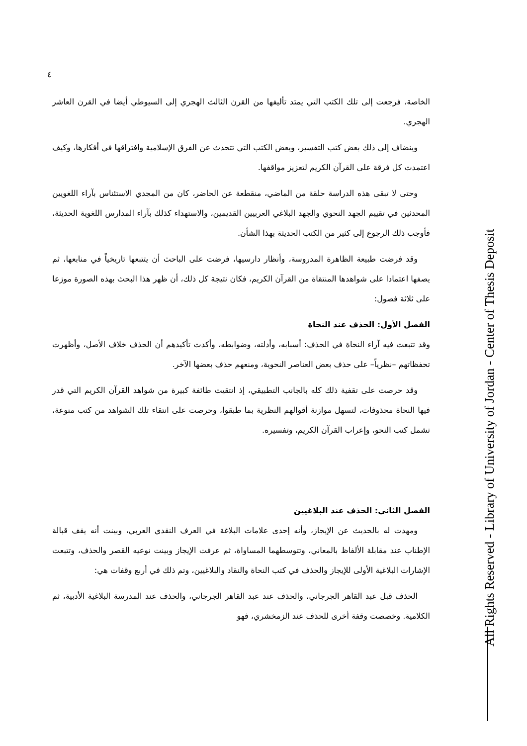٤
الخاصة، فرجعت إلى تلك الكتب التي يمتد تأليفها من القرن الثالث الهجري إلى السيوطي أيضا في القرن العاشر الهجري.
وينضاف إلى ذلك بعض كتب التفسير، وبعض الكتب التي تتحدث عن الفرق الإسلامية وافتراقها في أفكارها، وكيف اعتمدت كل فرقة على القرآن الكريم لتعزيز مواقفها.
وحتى لا تبقى هذه الدراسة حلقة من الماضي، منقطعة عن الحاضر، كان من المجدي الاستئناس بآراء اللغويين المحدثين في تقييم الجهد النحوي والجهد البلاغي العربيين القديمين، والاستهداء كذلك بآراء المدارس اللغوية الحديثة، فأوجب ذلك الرجوع إلى كثير من الكتب الحديثة بهذا الشأن.
وقد فرضت طبيعة الظاهرة المدروسة، وأنظار دارسيها، فرضت على الباحث أن يتتبعها تاريخياً في منابعها، ثم يصفها اعتمادا على شواهدها المنتقاة من القرآن الكريم، فكان نتيجة كل ذلك، أن ظهر هذا البحث بهذه الصورة موزعا على ثلاثة فصول:
الفصل الأول: الحذف عند النحاة
وقد تتبعت فيه آراء النحاة في الحذف: أسبابه، وأدلته، وضوابطه، وأكدت تأكيدهم أن الحذف خلاف الأصل، وأظهرت تحفظاتهم –نظرياً– على حذف بعض العناصر النحوية، ومنعهم حذف بعضها الآخر.
وقد حرصت على تقفية ذلك كله بالجانب التطبيقي، إذ انتقيت طائفة كبيرة من شواهد القرآن الكريم التي قدر فيها النحاة محذوفات، لتسهل موازنة أقوالهم النظرية بما طبقوا، وحرصت على انتقاء تلك الشواهد من كتب منوعة، تشمل كتب النحو، وإعراب القرآن الكريم، وتفسيره.
الفصل الثاني: الحذف عند البلاغيين
ومهدت له بالحديث عن الإيجاز، وأنه إحدى علامات البلاغة في العرف النقدي العربي، وبينت أنه يقف قبالة الإطناب عند مقابلة الألفاظ بالمعاني، وتتوسطهما المساواة، ثم عرفت الإيجاز وبينت نوعيه القصر والحذف، وتتبعت الإشارات البلاغية الأولى للإيجاز والحذف في كتب النحاة والنقاد والبلاغيين، وتم ذلك في أربع وقفات هي:
الحذف قبل عبد القاهر الجرجاني، والحذف عند عبد القاهر الجرجاني، والحذف عند المدرسة البلاغية الأدبية، ثم الكلامية. وخصصت وقفة أخرى للحذف عند الزمخشري، فهو
All Rights Reserved - Library of University of Jordan - Center of Thesis Deposit